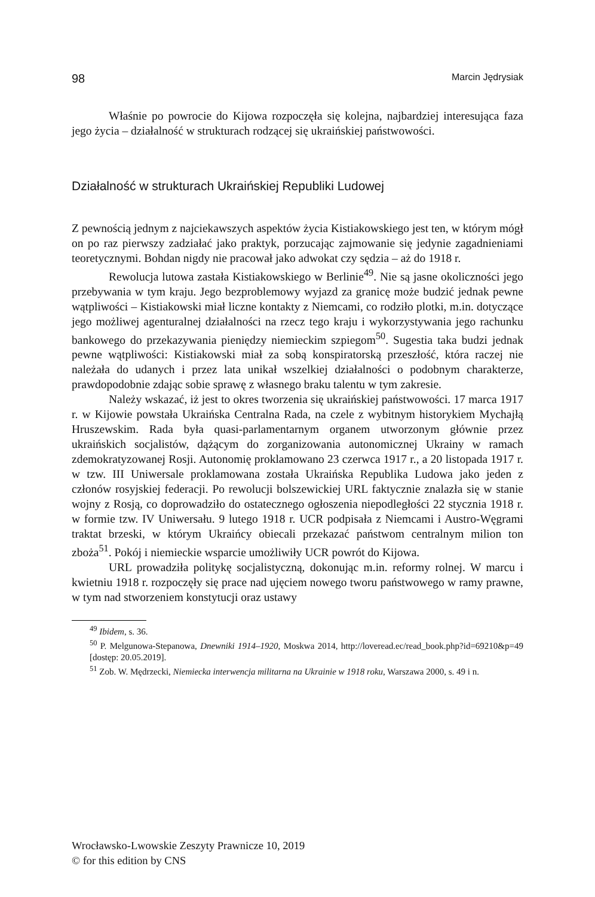98 Marcin Jędrysiak
Właśnie po powrocie do Kijowa rozpoczęła się kolejna, najbardziej interesująca faza jego życia – działalność w strukturach rodzącej się ukraińskiej państwowości.
Działalność w strukturach Ukraińskiej Republiki Ludowej
Z pewnością jednym z najciekawszych aspektów życia Kistiakowskiego jest ten, w którym mógł on po raz pierwszy zadziałać jako praktyk, porzucając zajmowanie się jedynie zagadnieniami teoretycznymi. Bohdan nigdy nie pracował jako adwokat czy sędzia – aż do 1918 r.
Rewolucja lutowa zastała Kistiakowskiego w Berlinie<sup>49</sup>. Nie są jasne okoliczności jego przebywania w tym kraju. Jego bezproblemowy wyjazd za granicę może budzić jednak pewne wątpliwości – Kistiakowski miał liczne kontakty z Niemcami, co rodziło plotki, m.in. dotyczące jego możliwej agenturalnej działalności na rzecz tego kraju i wykorzystywania jego rachunku bankowego do przekazywania pieniędzy niemieckim szpiegom<sup>50</sup>. Sugestia taka budzi jednak pewne wątpliwości: Kistiakowski miał za sobą konspiratorską przeszłość, która raczej nie należała do udanych i przez lata unikał wszelkiej działalności o podobnym charakterze, prawdopodobnie zdając sobie sprawę z własnego braku talentu w tym zakresie.
Należy wskazać, iż jest to okres tworzenia się ukraińskiej państwowości. 17 marca 1917 r. w Kijowie powstała Ukraińska Centralna Rada, na czele z wybitnym historykiem Mychajłą Hruszewskim. Rada była quasi-parlamentarnym organem utworzonym głównie przez ukraińskich socjalistów, dążącym do zorganizowania autonomicznej Ukrainy w ramach zdemokratyzowanej Rosji. Autonomię proklamowano 23 czerwca 1917 r., a 20 listopada 1917 r. w tzw. III Uniwersale proklamowana została Ukraińska Republika Ludowa jako jeden z członów rosyjskiej federacji. Po rewolucji bolszewickiej URL faktycznie znalazła się w stanie wojny z Rosją, co doprowadziło do ostatecznego ogłoszenia niepodległości 22 stycznia 1918 r. w formie tzw. IV Uniwersału. 9 lutego 1918 r. UCR podpisała z Niemcami i Austro-Węgrami traktat brzeski, w którym Ukraińcy obiecali przekazać państwom centralnym milion ton zboża<sup>51</sup>. Pokój i niemieckie wsparcie umożliwiły UCR powrót do Kijowa.
URL prowadziła politykę socjalistyczną, dokonując m.in. reformy rolnej. W marcu i kwietniu 1918 r. rozpoczęły się prace nad ujęciem nowego tworu państwowego w ramy prawne, w tym nad stworzeniem konstytucji oraz ustawy
<sup>49</sup> Ibidem, s. 36.
<sup>50</sup> P. Melgunowa-Stepanowa, Dnewniki 1914–1920, Moskwa 2014, http://loveread.ec/read_book.php?id=69210&p=49 [dostęp: 20.05.2019].
<sup>51</sup> Zob. W. Mędrzecki, Niemiecka interwencja militarna na Ukrainie w 1918 roku, Warszawa 2000, s. 49 i n.
Wrocławsko-Lwowskie Zeszyty Prawnicze 10, 2019
© for this edition by CNS